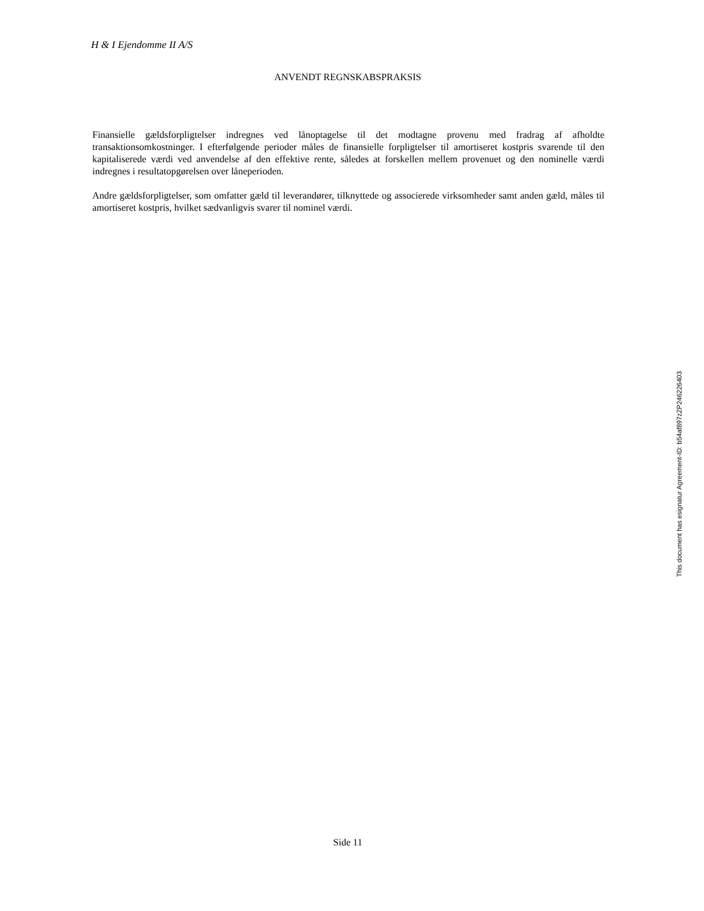H & I Ejendomme II A/S
ANVENDT REGNSKABSPRAKSIS
Finansielle gældsforpligtelser indregnes ved lånoptagelse til det modtagne provenu med fradrag af afholdte transaktionsomkostninger. I efterfølgende perioder måles de finansielle forpligtelser til amortiseret kostpris svarende til den kapitaliserede værdi ved anvendelse af den effektive rente, således at forskellen mellem provenuet og den nominelle værdi indregnes i resultatopgørelsen over låneperioden.
Andre gældsforpligtelser, som omfatter gæld til leverandører, tilknyttede og associerede virksomheder samt anden gæld, måles til amortiseret kostpris, hvilket sædvanligvis svarer til nominel værdi.
This document has esignatur Agreement-ID: b54af897zZP246226403
Side 11